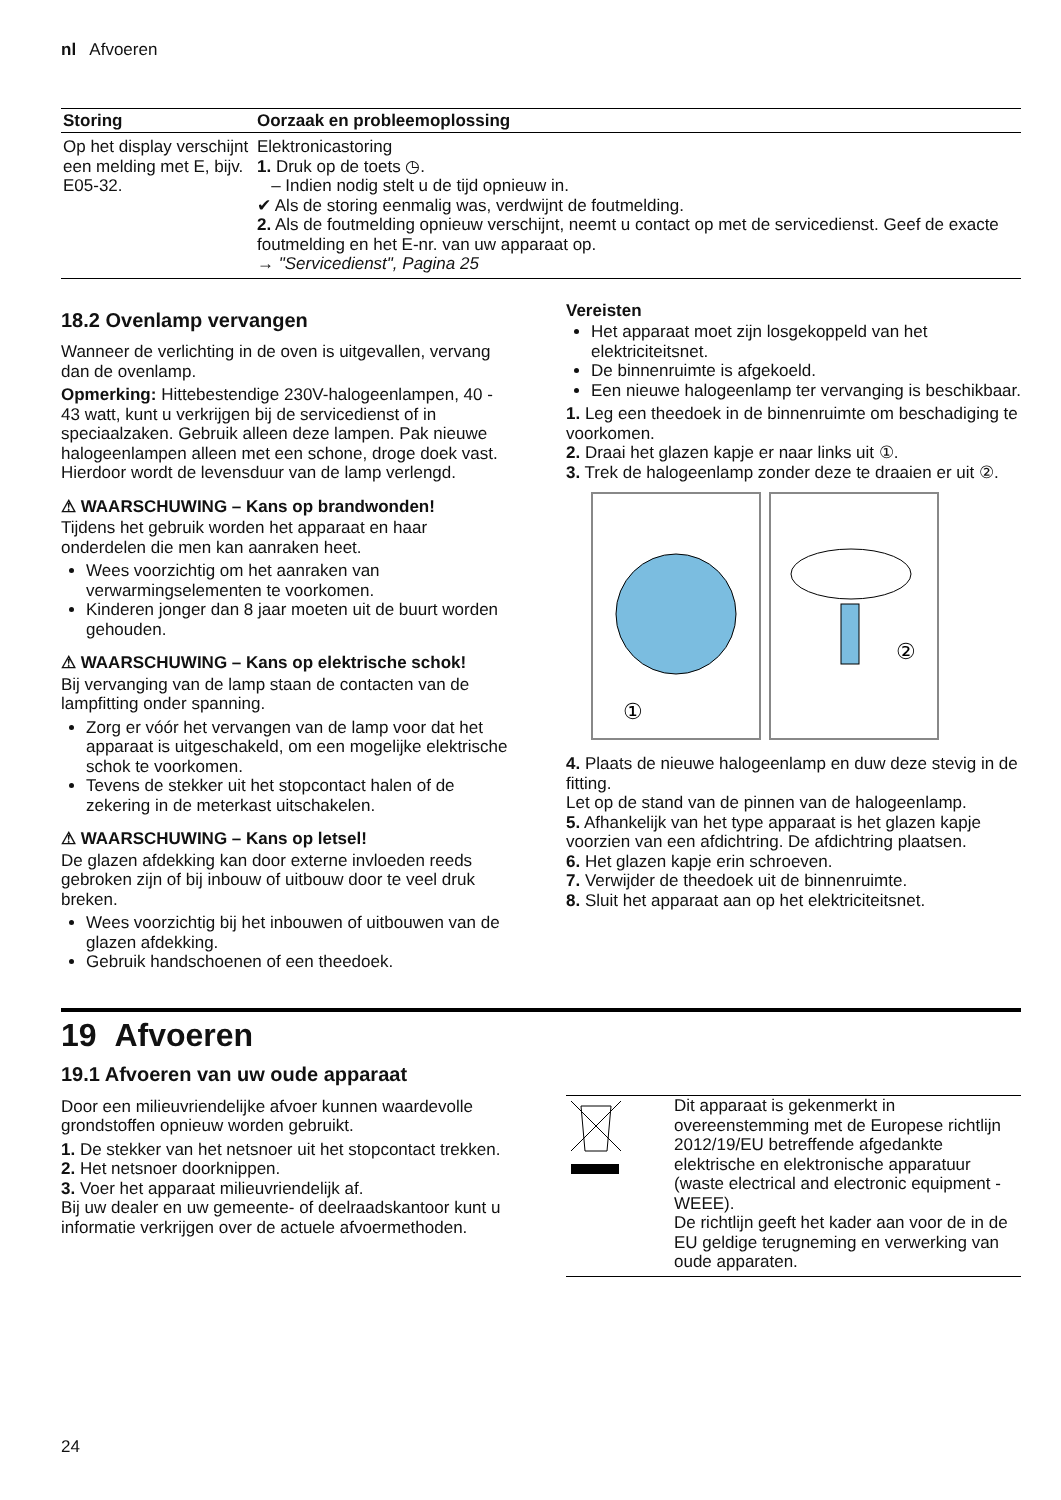nl Afvoeren
| Storing | Oorzaak en probleemoplossing |
| --- | --- |
| Op het display verschijnt een melding met E, bijv. E05-32. | Elektronicastoring 1. Druk op de toets ◷. – Indien nodig stelt u de tijd opnieuw in. ✔ Als de storing eenmalig was, verdwijnt de foutmelding. 2. Als de foutmelding opnieuw verschijnt, neemt u contact op met de servicedienst. Geef de exacte foutmelding en het E-nr. van uw apparaat op. → "Servicedienst", Pagina 25 |
18.2 Ovenlamp vervangen
Wanneer de verlichting in de oven is uitgevallen, vervang dan de ovenlamp.
Opmerking: Hittebestendige 230V-halogeenlampen, 40 - 43 watt, kunt u verkrijgen bij de servicedienst of in speciaalzaken. Gebruik alleen deze lampen. Pak nieuwe halogeenlampen alleen met een schone, droge doek vast. Hierdoor wordt de levensduur van de lamp verlengd.
⚠ WAARSCHUWING – Kans op brandwonden!
Tijdens het gebruik worden het apparaat en haar onderdelen die men kan aanraken heet.
Wees voorzichtig om het aanraken van verwarmingselementen te voorkomen.
Kinderen jonger dan 8 jaar moeten uit de buurt worden gehouden.
⚠ WAARSCHUWING – Kans op elektrische schok!
Bij vervanging van de lamp staan de contacten van de lampfitting onder spanning.
Zorg er vóór het vervangen van de lamp voor dat het apparaat is uitgeschakeld, om een mogelijke elektrische schok te voorkomen.
Tevens de stekker uit het stopcontact halen of de zekering in de meterkast uitschakelen.
⚠ WAARSCHUWING – Kans op letsel!
De glazen afdekking kan door externe invloeden reeds gebroken zijn of bij inbouw of uitbouw door te veel druk breken.
Wees voorzichtig bij het inbouwen of uitbouwen van de glazen afdekking.
Gebruik handschoenen of een theedoek.
Vereisten
Het apparaat moet zijn losgekoppeld van het elektriciteitsnet.
De binnenruimte is afgekoeld.
Een nieuwe halogeenlamp ter vervanging is beschikbaar.
1. Leg een theedoek in de binnenruimte om beschadiging te voorkomen.
2. Draai het glazen kapje er naar links uit ①.
3. Trek de halogeenlamp zonder deze te draaien er uit ②.
①
②
4. Plaats de nieuwe halogeenlamp en duw deze stevig in de fitting.
Let op de stand van de pinnen van de halogeenlamp.
5. Afhankelijk van het type apparaat is het glazen kapje voorzien van een afdichtring. De afdichtring plaatsen.
6. Het glazen kapje erin schroeven.
7. Verwijder de theedoek uit de binnenruimte.
8. Sluit het apparaat aan op het elektriciteitsnet.
19 Afvoeren
19.1 Afvoeren van uw oude apparaat
Door een milieuvriendelijke afvoer kunnen waardevolle grondstoffen opnieuw worden gebruikt.
1. De stekker van het netsnoer uit het stopcontact trekken.
2. Het netsnoer doorknippen.
3. Voer het apparaat milieuvriendelijk af.
Bij uw dealer en uw gemeente- of deelraadskantoor kunt u informatie verkrijgen over de actuele afvoermethoden.
Dit apparaat is gekenmerkt in overeenstemming met de Europese richtlijn 2012/19/EU betreffende afgedankte elektrische en elektronische apparatuur (waste electrical and electronic equipment - WEEE).
De richtlijn geeft het kader aan voor de in de EU geldige terugneming en verwerking van oude apparaten.
24